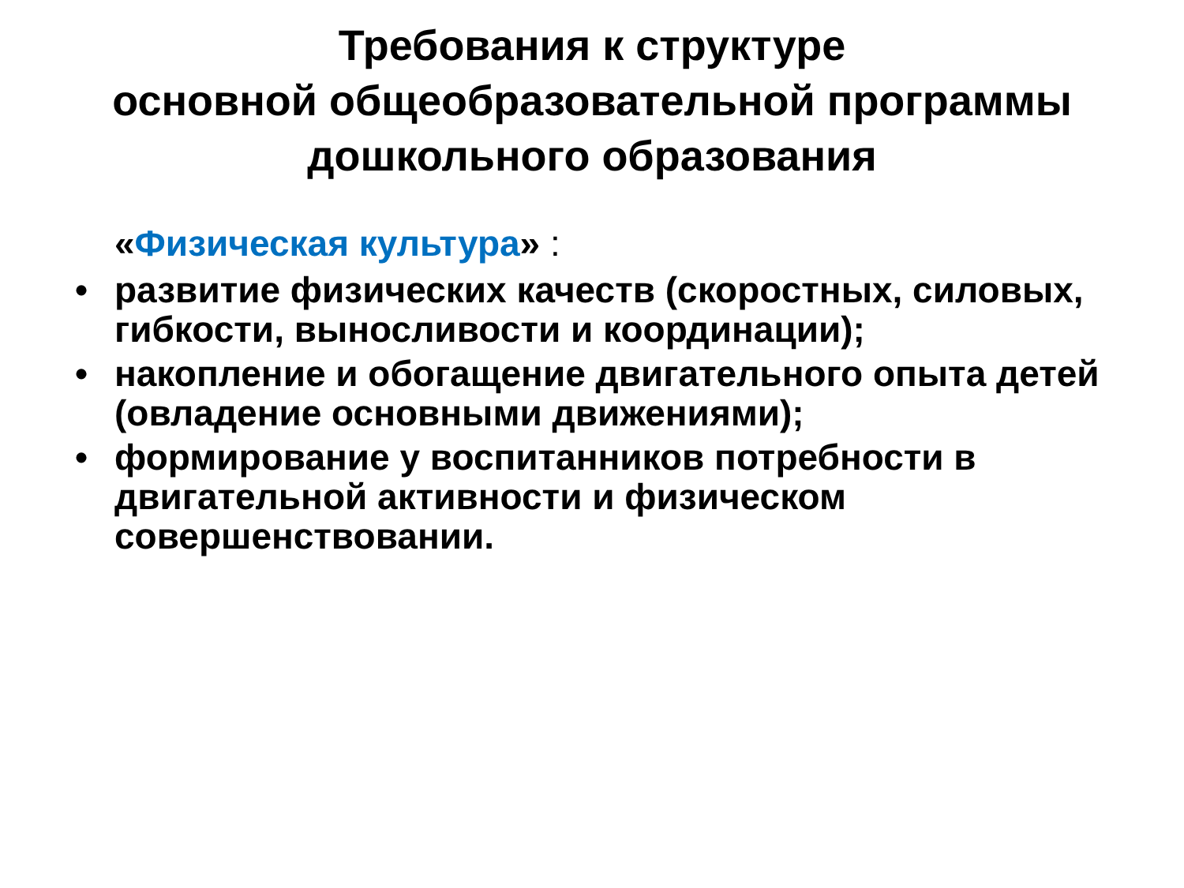Требования к структуре
основной общеобразовательной программы
дошкольного образования
«Физическая культура» :
• развитие физических качеств (скоростных, силовых, гибкости, выносливости и координации);
• накопление и обогащение двигательного опыта детей (овладение основными движениями);
• формирование у воспитанников потребности в двигательной активности и физическом совершенствовании.